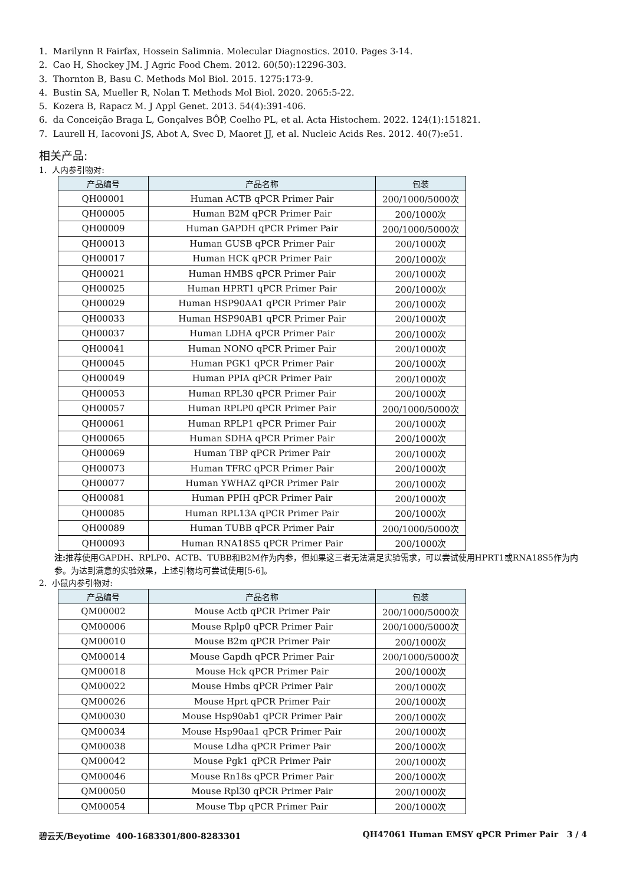1. Marilynn R Fairfax, Hossein Salimnia. Molecular Diagnostics. 2010. Pages 3-14.
2. Cao H, Shockey JM. J Agric Food Chem. 2012. 60(50):12296-303.
3. Thornton B, Basu C. Methods Mol Biol. 2015. 1275:173-9.
4. Bustin SA, Mueller R, Nolan T. Methods Mol Biol. 2020. 2065:5-22.
5. Kozera B, Rapacz M. J Appl Genet. 2013. 54(4):391-406.
6. da Conceição Braga L, Gonçalves BÔP, Coelho PL, et al. Acta Histochem. 2022. 124(1):151821.
7. Laurell H, Iacovoni JS, Abot A, Svec D, Maoret JJ, et al. Nucleic Acids Res. 2012. 40(7):e51.
相关产品:
1. 人内参引物对:
| 产品编号 | 产品名称 | 包装 |
| --- | --- | --- |
| QH00001 | Human ACTB qPCR Primer Pair | 200/1000/5000次 |
| QH00005 | Human B2M qPCR Primer Pair | 200/1000次 |
| QH00009 | Human GAPDH qPCR Primer Pair | 200/1000/5000次 |
| QH00013 | Human GUSB qPCR Primer Pair | 200/1000次 |
| QH00017 | Human HCK qPCR Primer Pair | 200/1000次 |
| QH00021 | Human HMBS qPCR Primer Pair | 200/1000次 |
| QH00025 | Human HPRT1 qPCR Primer Pair | 200/1000次 |
| QH00029 | Human HSP90AA1 qPCR Primer Pair | 200/1000次 |
| QH00033 | Human HSP90AB1 qPCR Primer Pair | 200/1000次 |
| QH00037 | Human LDHA qPCR Primer Pair | 200/1000次 |
| QH00041 | Human NONO qPCR Primer Pair | 200/1000次 |
| QH00045 | Human PGK1 qPCR Primer Pair | 200/1000次 |
| QH00049 | Human PPIA qPCR Primer Pair | 200/1000次 |
| QH00053 | Human RPL30 qPCR Primer Pair | 200/1000次 |
| QH00057 | Human RPLP0 qPCR Primer Pair | 200/1000/5000次 |
| QH00061 | Human RPLP1 qPCR Primer Pair | 200/1000次 |
| QH00065 | Human SDHA qPCR Primer Pair | 200/1000次 |
| QH00069 | Human TBP qPCR Primer Pair | 200/1000次 |
| QH00073 | Human TFRC qPCR Primer Pair | 200/1000次 |
| QH00077 | Human YWHAZ qPCR Primer Pair | 200/1000次 |
| QH00081 | Human PPIH qPCR Primer Pair | 200/1000次 |
| QH00085 | Human RPL13A qPCR Primer Pair | 200/1000次 |
| QH00089 | Human TUBB qPCR Primer Pair | 200/1000/5000次 |
| QH00093 | Human RNA18S5 qPCR Primer Pair | 200/1000次 |
注: 推荐使用GAPDH、RPLP0、ACTB、TUBB和B2M作为内参，但如果这三者无法满足实验需求，可以尝试使用HPRT1或RNA18S5作为内参。为达到满意的实验效果，上述引物均可尝试使用[5-6]。
2. 小鼠内参引物对:
| 产品编号 | 产品名称 | 包装 |
| --- | --- | --- |
| QM00002 | Mouse Actb qPCR Primer Pair | 200/1000/5000次 |
| QM00006 | Mouse Rplp0 qPCR Primer Pair | 200/1000/5000次 |
| QM00010 | Mouse B2m qPCR Primer Pair | 200/1000次 |
| QM00014 | Mouse Gapdh qPCR Primer Pair | 200/1000/5000次 |
| QM00018 | Mouse Hck qPCR Primer Pair | 200/1000次 |
| QM00022 | Mouse Hmbs qPCR Primer Pair | 200/1000次 |
| QM00026 | Mouse Hprt qPCR Primer Pair | 200/1000次 |
| QM00030 | Mouse Hsp90ab1 qPCR Primer Pair | 200/1000次 |
| QM00034 | Mouse Hsp90aa1 qPCR Primer Pair | 200/1000次 |
| QM00038 | Mouse Ldha qPCR Primer Pair | 200/1000次 |
| QM00042 | Mouse Pgk1 qPCR Primer Pair | 200/1000次 |
| QM00046 | Mouse Rn18s qPCR Primer Pair | 200/1000次 |
| QM00050 | Mouse Rpl30 qPCR Primer Pair | 200/1000次 |
| QM00054 | Mouse Tbp qPCR Primer Pair | 200/1000次 |
碧云天/Beyotime 400-1683301/800-8283301 QH47061 Human EMSY qPCR Primer Pair 3 / 4